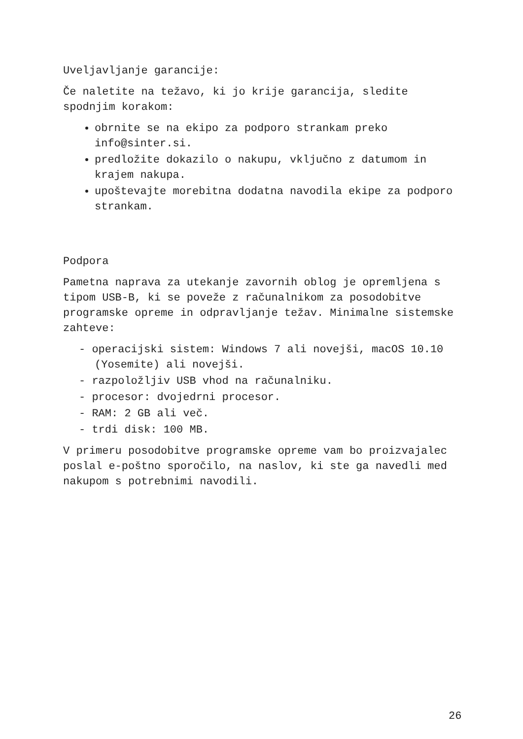Uveljavljanje garancije:
Če naletite na težavo, ki jo krije garancija, sledite spodnjim korakom:
obrnite se na ekipo za podporo strankam preko info@sinter.si.
predložite dokazilo o nakupu, vključno z datumom in krajem nakupa.
upoštevajte morebitna dodatna navodila ekipe za podporo strankam.
Podpora
Pametna naprava za utekanje zavornih oblog je opremljena s tipom USB-B, ki se poveže z računalnikom za posodobitve programske opreme in odpravljanje težav. Minimalne sistemske zahteve:
- operacijski sistem: Windows 7 ali novejši, macOS 10.10 (Yosemite) ali novejši.
- razpoložljiv USB vhod na računalniku.
- procesor: dvojedrni procesor.
- RAM: 2 GB ali več.
- trdi disk: 100 MB.
V primeru posodobitve programske opreme vam bo proizvajalec poslal e-poštno sporočilo, na naslov, ki ste ga navedli med nakupom s potrebnimi navodili.
26